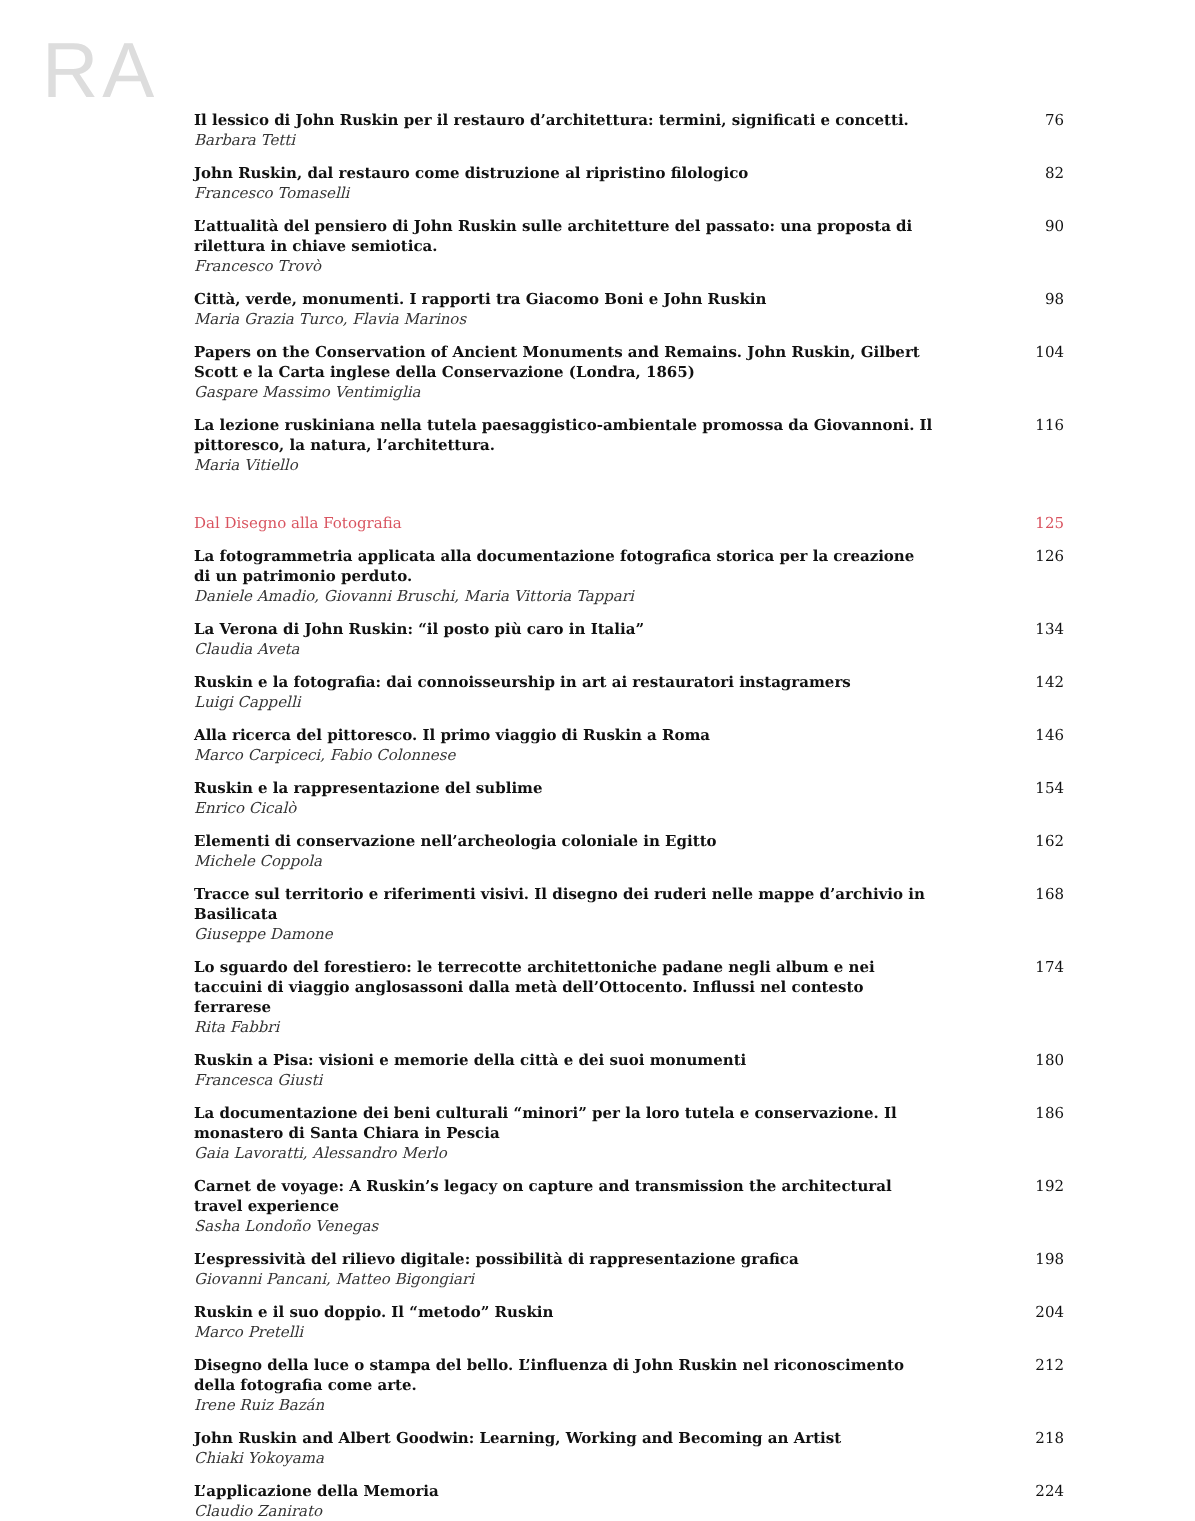RA
Il lessico di John Ruskin per il restauro d’architettura: termini, significati e concetti.
Barbara Tetti
76
John Ruskin, dal restauro come distruzione al ripristino filologico
Francesco Tomaselli
82
L’attualità del pensiero di John Ruskin sulle architetture del passato: una proposta di rilettura in chiave semiotica.
Francesco Trovò
90
Città, verde, monumenti. I rapporti tra Giacomo Boni e John Ruskin
Maria Grazia Turco, Flavia Marinos
98
Papers on the Conservation of Ancient Monuments and Remains. John Ruskin, Gilbert Scott e la Carta inglese della Conservazione (Londra, 1865)
Gaspare Massimo Ventimiglia
104
La lezione ruskiniana nella tutela paesaggistico-ambientale promossa da Giovannoni. Il pittoresco, la natura, l’architettura.
Maria Vitiello
116
Dal Disegno alla Fotografia 125
La fotogrammetria applicata alla documentazione fotografica storica per la creazione di un patrimonio perduto.
Daniele Amadio, Giovanni Bruschi, Maria Vittoria Tappari
126
La Verona di John Ruskin: “il posto più caro in Italia”
Claudia Aveta
134
Ruskin e la fotografia: dai connoisseurship in art ai restauratori instagramers
Luigi Cappelli
142
Alla ricerca del pittoresco. Il primo viaggio di Ruskin a Roma
Marco Carpiceci, Fabio Colonnese
146
Ruskin e la rappresentazione del sublime
Enrico Cicalò
154
Elementi di conservazione nell’archeologia coloniale in Egitto
Michele Coppola
162
Tracce sul territorio e riferimenti visivi. Il disegno dei ruderi nelle mappe d’archivio in Basilicata
Giuseppe Damone
168
Lo sguardo del forestiero: le terrecotte architettoniche padane negli album e nei taccuini di viaggio anglosassoni dalla metà dell’Ottocento. Influssi nel contesto ferrarese
Rita Fabbri
174
Ruskin a Pisa: visioni e memorie della città e dei suoi monumenti
Francesca Giusti
180
La documentazione dei beni culturali “minori” per la loro tutela e conservazione. Il monastero di Santa Chiara in Pescia
Gaia Lavoratti, Alessandro Merlo
186
Carnet de voyage: A Ruskin’s legacy on capture and transmission the architectural travel experience
Sasha Londoño Venegas
192
L’espressività del rilievo digitale: possibilità di rappresentazione grafica
Giovanni Pancani, Matteo Bigongiari
198
Ruskin e il suo doppio. Il “metodo” Ruskin
Marco Pretelli
204
Disegno della luce o stampa del bello. L’influenza di John Ruskin nel riconoscimento della fotografia come arte.
Irene Ruiz Bazán
212
John Ruskin and Albert Goodwin: Learning, Working and Becoming an Artist
Chiaki Yokoyama
218
L’applicazione della Memoria
Claudio Zanirato
224